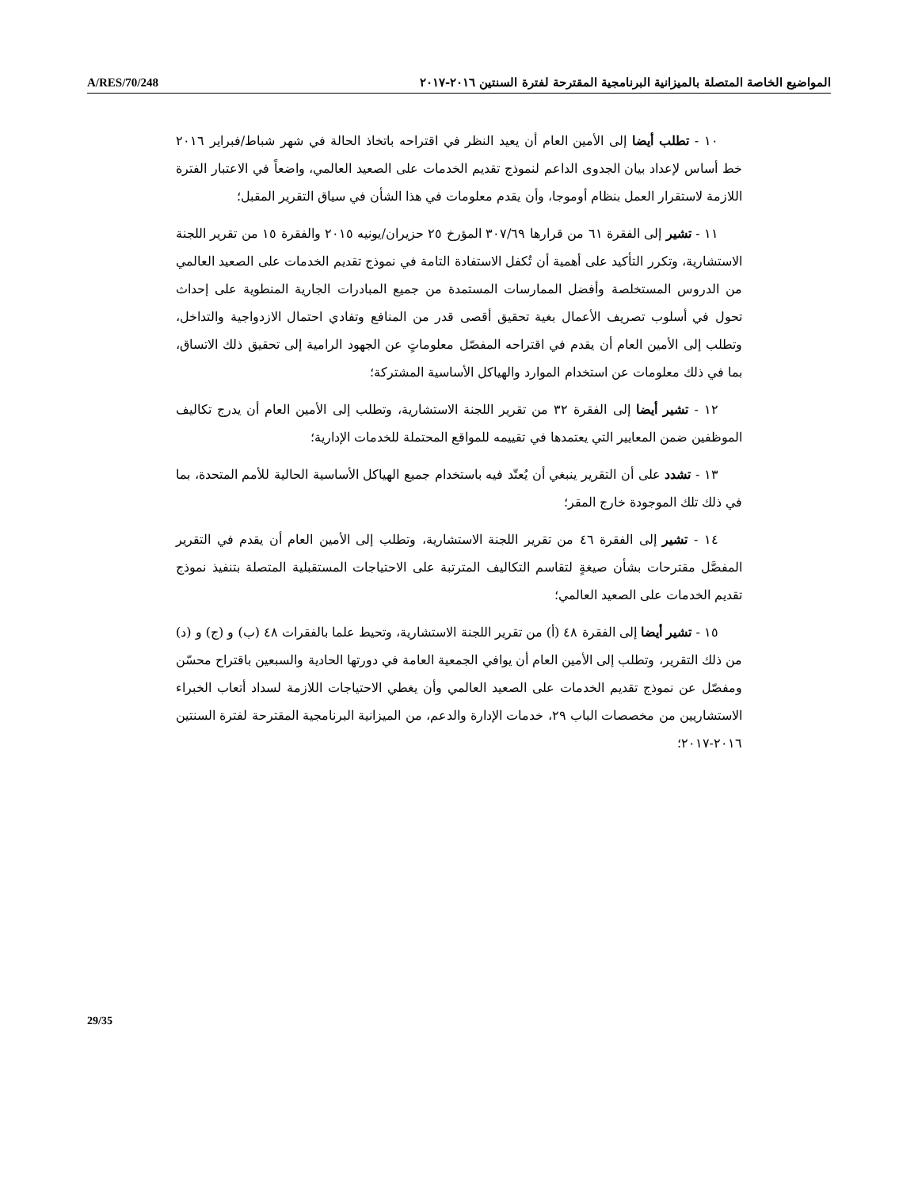A/RES/70/248 المواضيع الخاصة المتصلة بالميزانية البرنامجية المقترحة لفترة السنتين ٢٠١٦-٢٠١٧
١٠ - تطلب أيضا إلى الأمين العام أن يعيد النظر في اقتراحه باتخاذ الحالة في شهر شباط/فبراير ٢٠١٦ خط أساس لإعداد بيان الجدوى الداعم لنموذج تقديم الخدمات على الصعيد العالمي، واضعاً في الاعتبار الفترة اللازمة لاستقرار العمل بنظام أوموجا، وأن يقدم معلومات في هذا الشأن في سياق التقرير المقبل؛
١١ - تشير إلى الفقرة ٦١ من قرارها ٣٠٧/٦٩ المؤرخ ٢٥ حزيران/يونيه ٢٠١٥ والفقرة ١٥ من تقرير اللجنة الاستشارية، وتكرر التأكيد على أهمية أن تُكفل الاستفادة التامة في نموذج تقديم الخدمات على الصعيد العالمي من الدروس المستخلصة وأفضل الممارسات المستمدة من جميع المبادرات الجارية المنطوية على إحداث تحول في أسلوب تصريف الأعمال بغية تحقيق أقصى قدر من المنافع وتفادي احتمال الازدواجية والتداخل، وتطلب إلى الأمين العام أن يقدم في اقتراحه المفصّل معلوماتٍ عن الجهود الرامية إلى تحقيق ذلك الاتساق، بما في ذلك معلومات عن استخدام الموارد والهياكل الأساسية المشتركة؛
١٢ - تشير أيضا إلى الفقرة ٣٢ من تقرير اللجنة الاستشارية، وتطلب إلى الأمين العام أن يدرج تكاليف الموظفين ضمن المعايير التي يعتمدها في تقييمه للمواقع المحتملة للخدمات الإدارية؛
١٣ - تشدد على أن التقرير ينبغي أن يُعتّد فيه باستخدام جميع الهياكل الأساسية الحالية للأمم المتحدة، بما في ذلك تلك الموجودة خارج المقر؛
١٤ - تشير إلى الفقرة ٤٦ من تقرير اللجنة الاستشارية، وتطلب إلى الأمين العام أن يقدم في التقرير المفصَّل مقترحات بشأن صيغةٍ لتقاسم التكاليف المترتبة على الاحتياجات المستقبلية المتصلة بتنفيذ نموذج تقديم الخدمات على الصعيد العالمي؛
١٥ - تشير أيضا إلى الفقرة ٤٨ (أ) من تقرير اللجنة الاستشارية، وتحيط علما بالفقرات ٤٨ (ب) و (ج) و (د) من ذلك التقرير، وتطلب إلى الأمين العام أن يوافي الجمعية العامة في دورتها الحادية والسبعين باقتراح محسّن ومفصّل عن نموذج تقديم الخدمات على الصعيد العالمي وأن يغطي الاحتياجات اللازمة لسداد أتعاب الخبراء الاستشاريين من مخصصات الباب ٢٩، خدمات الإدارة والدعم، من الميزانية البرنامجية المقترحة لفترة السنتين ٢٠١٦-٢٠١٧؛
29/35